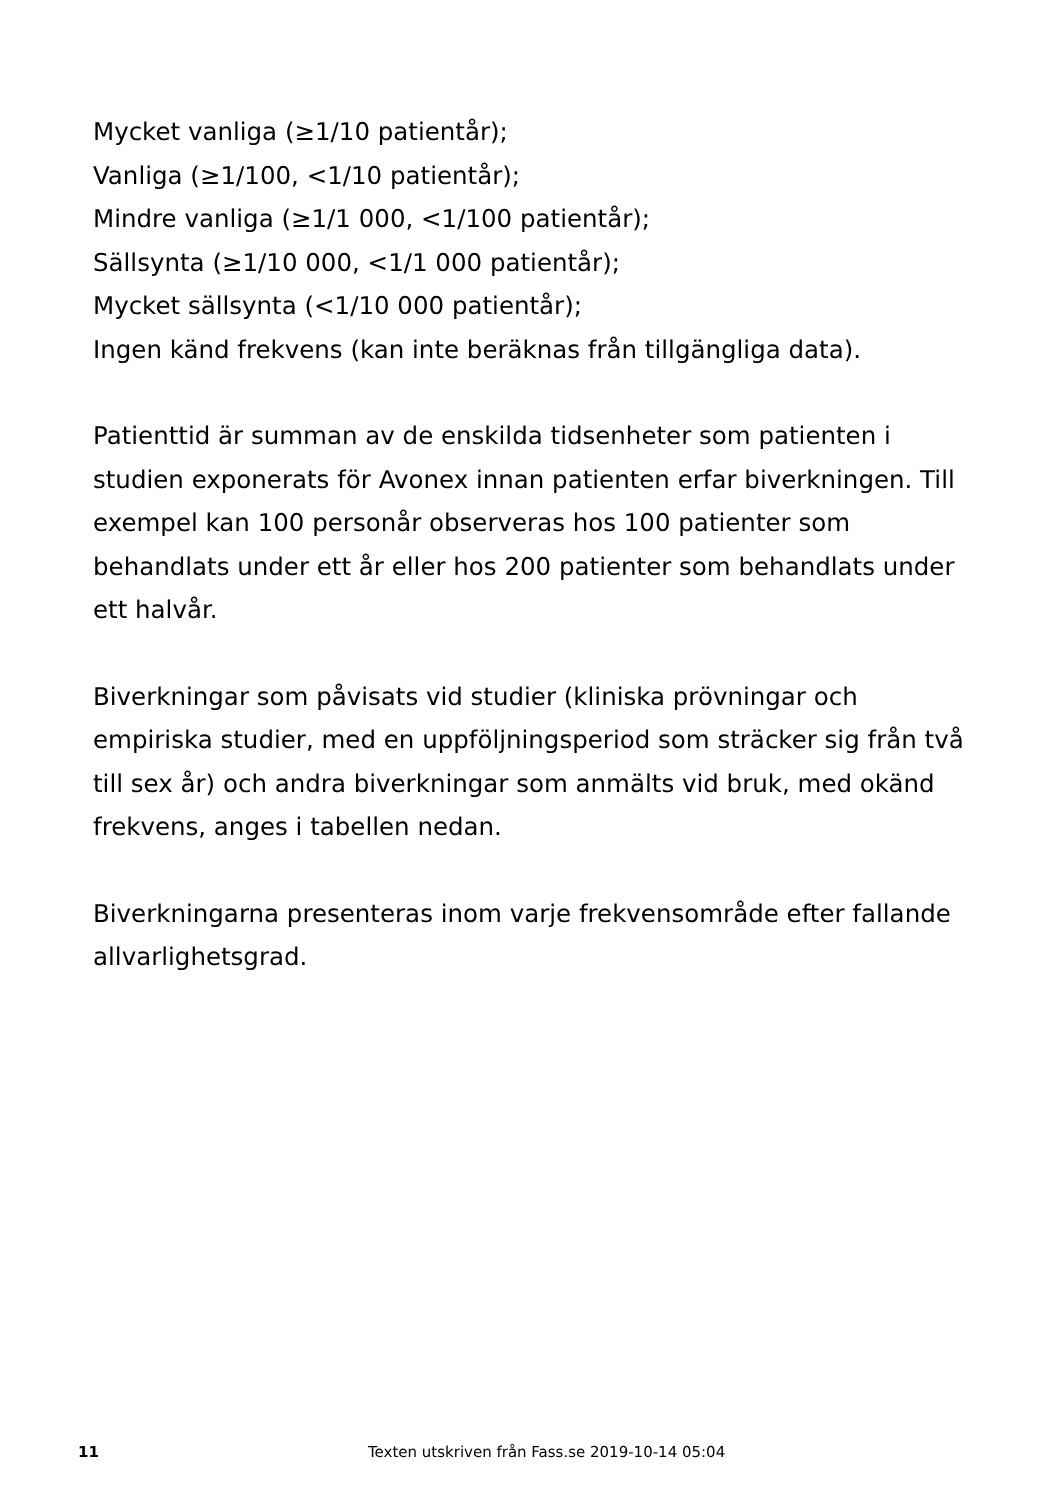Mycket vanliga (≥1/10 patientår);
Vanliga (≥1/100, <1/10 patientår);
Mindre vanliga (≥1/1 000, <1/100 patientår);
Sällsynta (≥1/10 000, <1/1 000 patientår);
Mycket sällsynta (<1/10 000 patientår);
Ingen känd frekvens (kan inte beräknas från tillgängliga data).
Patienttid är summan av de enskilda tidsenheter som patienten i studien exponerats för Avonex innan patienten erfar biverkningen. Till exempel kan 100 personår observeras hos 100 patienter som behandlats under ett år eller hos 200 patienter som behandlats under ett halvår.
Biverkningar som påvisats vid studier (kliniska prövningar och empiriska studier, med en uppföljningsperiod som sträcker sig från två till sex år) och andra biverkningar som anmälts vid bruk, med okänd frekvens, anges i tabellen nedan.
Biverkningarna presenteras inom varje frekvensområde efter fallande allvarlighetsgrad.
11 Texten utskriven från Fass.se 2019-10-14 05:04